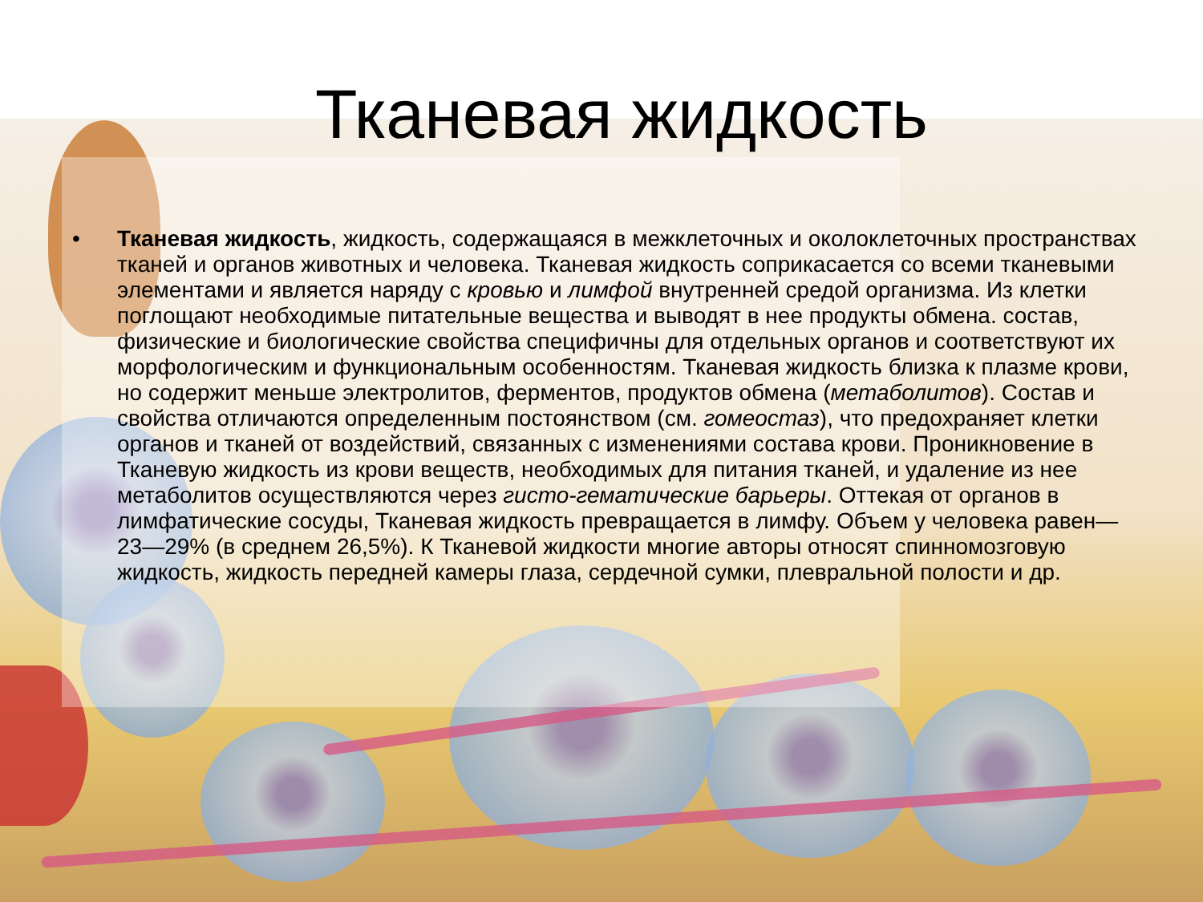Тканевая жидкость
• Тканевая жидкость, жидкость, содержащаяся в межклеточных и околоклеточных пространствах тканей и органов животных и человека. Тканевая жидкость соприкасается со всеми тканевыми элементами и является наряду с кровью и лимфой внутренней средой организма. Из клетки поглощают необходимые питательные вещества и выводят в нее продукты обмена. состав, физические и биологические свойства специфичны для отдельных органов и соответствуют их морфологическим и функциональным особенностям. Тканевая жидкость близка к плазме крови, но содержит меньше электролитов, ферментов, продуктов обмена (метаболитов). Состав и свойства отличаются определенным постоянством (см. гомеостаз), что предохраняет клетки органов и тканей от воздействий, связанных с изменениями состава крови. Проникновение в Тканевую жидкость из крови веществ, необходимых для питания тканей, и удаление из нее метаболитов осуществляются через гисто-гематические барьеры. Оттекая от органов в лимфатические сосуды, Тканевая жидкость превращается в лимфу. Объем у человека равен— 23—29% (в среднем 26,5%). К Тканевой жидкости многие авторы относят спинномозговую жидкость, жидкость передней камеры глаза, сердечной сумки, плевральной полости и др.